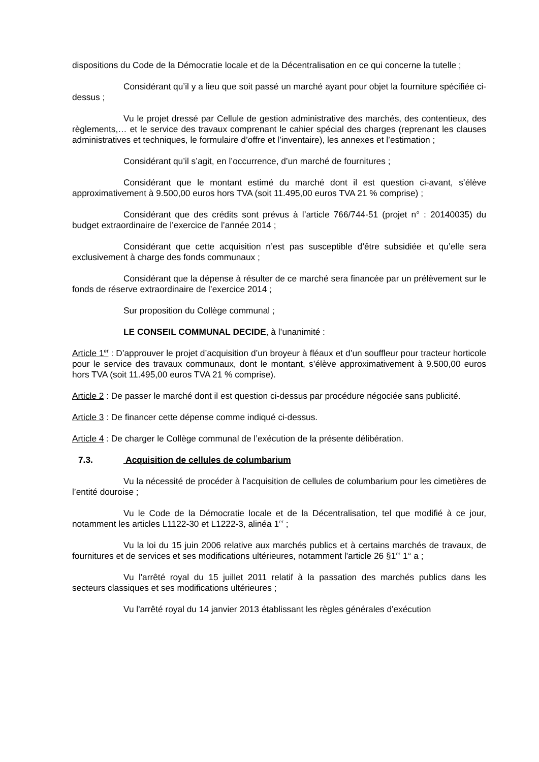dispositions du Code de la Démocratie locale et de la Décentralisation en ce qui concerne la tutelle ;
Considérant qu’il y a lieu que soit passé un marché ayant pour objet la fourniture spécifiée ci-dessus ;
Vu le projet dressé par Cellule de gestion administrative des marchés, des contentieux, des règlements,… et le service des travaux comprenant le cahier spécial des charges (reprenant les clauses administratives et techniques, le formulaire d’offre et l’inventaire), les annexes et l’estimation ;
Considérant qu’il s’agit, en l’occurrence, d’un marché de fournitures ;
Considérant que le montant estimé du marché dont il est question ci-avant, s’élève approximativement à 9.500,00 euros hors TVA (soit 11.495,00 euros TVA 21 % comprise) ;
Considérant que des crédits sont prévus à l’article 766/744-51 (projet n° : 20140035) du budget extraordinaire de l’exercice de l’année 2014 ;
Considérant que cette acquisition n’est pas susceptible d’être subsidiée et qu’elle sera exclusivement à charge des fonds communaux ;
Considérant que la dépense à résulter de ce marché sera financée par un prélèvement sur le fonds de réserve extraordinaire de l’exercice 2014 ;
Sur proposition du Collège communal ;
LE CONSEIL COMMUNAL DECIDE, à l’unanimité :
Article 1<sup>er</sup> : D’approuver le projet d’acquisition d’un broyeur à fléaux et d’un souffleur pour tracteur horticole pour le service des travaux communaux, dont le montant, s’élève approximativement à 9.500,00 euros hors TVA (soit 11.495,00 euros TVA 21 % comprise).
Article 2 : De passer le marché dont il est question ci-dessus par procédure négociée sans publicité.
Article 3 : De financer cette dépense comme indiqué ci-dessus.
Article 4 : De charger le Collège communal de l’exécution de la présente délibération.
7.3. Acquisition de cellules de columbarium
Vu la nécessité de procéder à l’acquisition de cellules de columbarium pour les cimetières de l’entité douroise ;
Vu le Code de la Démocratie locale et de la Décentralisation, tel que modifié à ce jour, notamment les articles L1122-30 et L1222-3, alinéa 1<sup>er</sup> ;
Vu la loi du 15 juin 2006 relative aux marchés publics et à certains marchés de travaux, de fournitures et de services et ses modifications ultérieures, notamment l'article 26 §1<sup>er</sup> 1° a ;
Vu l'arrêté royal du 15 juillet 2011 relatif à la passation des marchés publics dans les secteurs classiques et ses modifications ultérieures ;
Vu l'arrêté royal du 14 janvier 2013 établissant les règles générales d'exécution